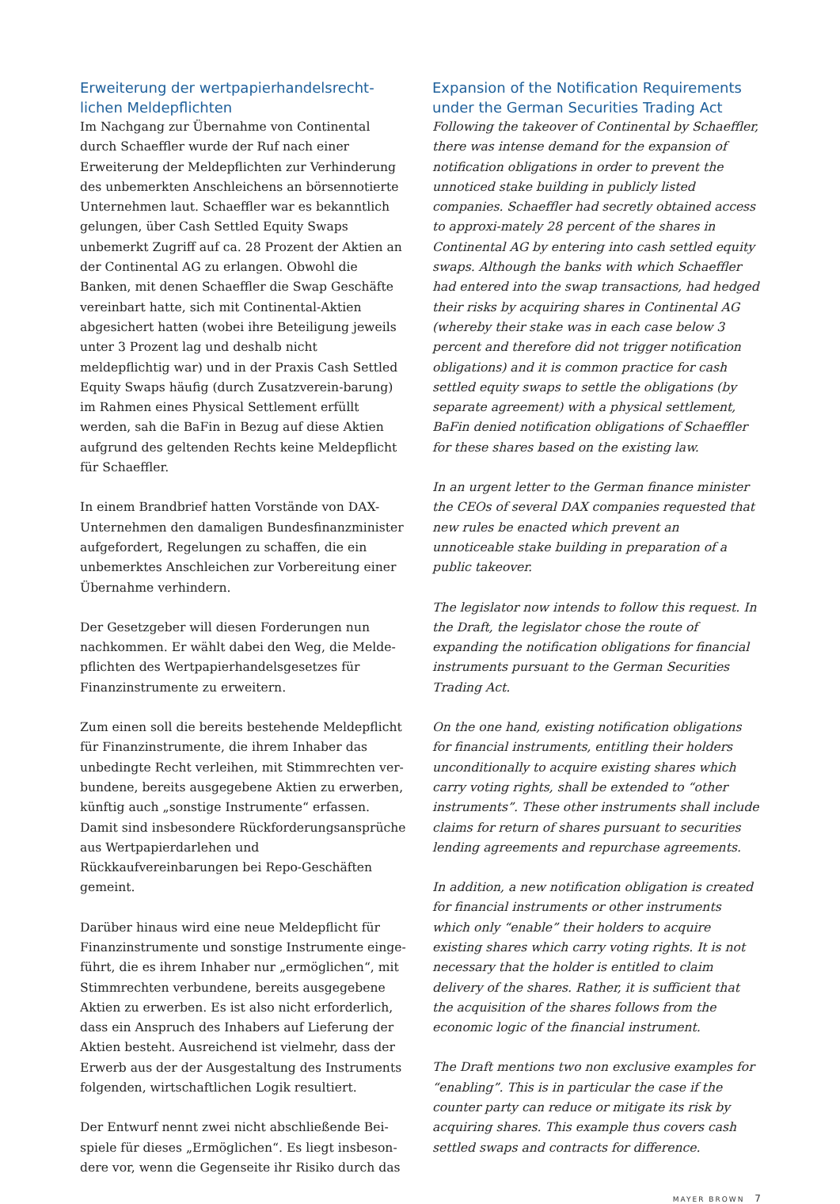Erweiterung der wertpapierhandelsrecht-lichen Meldepflichten
Im Nachgang zur Übernahme von Continental durch Schaeffler wurde der Ruf nach einer Erweiterung der Meldepflichten zur Verhinderung des unbemerkten Anschleichens an börsennotierte Unternehmen laut. Schaeffler war es bekanntlich gelungen, über Cash Settled Equity Swaps unbemerkt Zugriff auf ca. 28 Prozent der Aktien an der Continental AG zu erlangen. Obwohl die Banken, mit denen Schaeffler die Swap Geschäfte vereinbart hatte, sich mit Continental-Aktien abgesichert hatten (wobei ihre Beteiligung jeweils unter 3 Prozent lag und deshalb nicht meldepflichtig war) und in der Praxis Cash Settled Equity Swaps häufig (durch Zusatzverein-barung) im Rahmen eines Physical Settlement erfüllt werden, sah die BaFin in Bezug auf diese Aktien aufgrund des geltenden Rechts keine Meldepflicht für Schaeffler.
In einem Brandbrief hatten Vorstände von DAX-Unternehmen den damaligen Bundesfinanzminister aufgefordert, Regelungen zu schaffen, die ein unbemerktes Anschleichen zur Vorbereitung einer Übernahme verhindern.
Der Gesetzgeber will diesen Forderungen nun nachkommen. Er wählt dabei den Weg, die Melde-pflichten des Wertpapierhandelsgesetzes für Finanzinstrumente zu erweitern.
Zum einen soll die bereits bestehende Meldepflicht für Finanzinstrumente, die ihrem Inhaber das unbedingte Recht verleihen, mit Stimmrechten ver-bundene, bereits ausgegebene Aktien zu erwerben, künftig auch „sonstige Instrumente“ erfassen. Damit sind insbesondere Rückforderungsansprüche aus Wertpapierdarlehen und Rückkaufvereinbarungen bei Repo-Geschäften gemeint.
Darüber hinaus wird eine neue Meldepflicht für Finanzinstrumente und sonstige Instrumente einge-führt, die es ihrem Inhaber nur „ermöglichen“, mit Stimmrechten verbundene, bereits ausgegebene Aktien zu erwerben. Es ist also nicht erforderlich, dass ein Anspruch des Inhabers auf Lieferung der Aktien besteht. Ausreichend ist vielmehr, dass der Erwerb aus der der Ausgestaltung des Instruments folgenden, wirtschaftlichen Logik resultiert.
Der Entwurf nennt zwei nicht abschließende Bei-spiele für dieses „Ermöglichen“. Es liegt insbeson-dere vor, wenn die Gegenseite ihr Risiko durch das
Expansion of the Notification Requirements under the German Securities Trading Act
Following the takeover of Continental by Schaeffler, there was intense demand for the expansion of notification obligations in order to prevent the unnoticed stake building in publicly listed companies. Schaeffler had secretly obtained access to approxi-mately 28 percent of the shares in Continental AG by entering into cash settled equity swaps. Although the banks with which Schaeffler had entered into the swap transactions, had hedged their risks by acquiring shares in Continental AG (whereby their stake was in each case below 3 percent and therefore did not trigger notification obligations) and it is common practice for cash settled equity swaps to settle the obligations (by separate agreement) with a physical settlement, BaFin denied notification obligations of Schaeffler for these shares based on the existing law.
In an urgent letter to the German finance minister the CEOs of several DAX companies requested that new rules be enacted which prevent an unnoticeable stake building in preparation of a public takeover.
The legislator now intends to follow this request. In the Draft, the legislator chose the route of expanding the notification obligations for financial instruments pursuant to the German Securities Trading Act.
On the one hand, existing notification obligations for financial instruments, entitling their holders unconditionally to acquire existing shares which carry voting rights, shall be extended to “other instruments”. These other instruments shall include claims for return of shares pursuant to securities lending agreements and repurchase agreements.
In addition, a new notification obligation is created for financial instruments or other instruments which only “enable” their holders to acquire existing shares which carry voting rights. It is not necessary that the holder is entitled to claim delivery of the shares. Rather, it is sufficient that the acquisition of the shares follows from the economic logic of the financial instrument.
The Draft mentions two non exclusive examples for “enabling”. This is in particular the case if the counter party can reduce or mitigate its risk by acquiring shares. This example thus covers cash settled swaps and contracts for difference.
MAYER BROWN 7